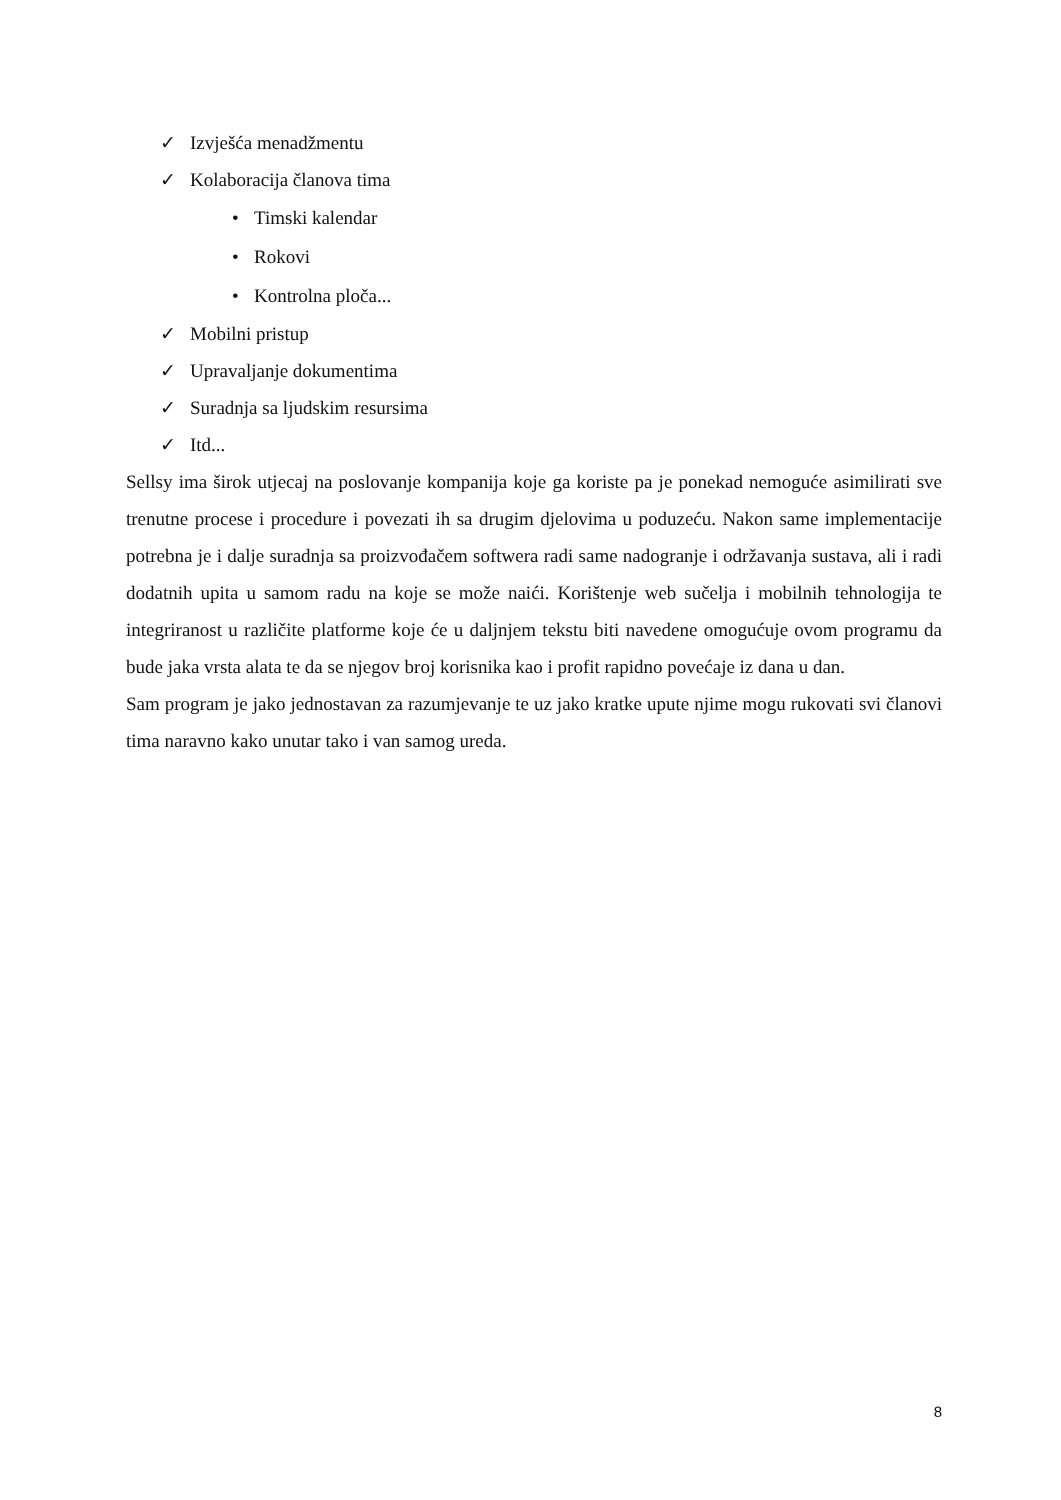✓ Izvješća menadžmentu
✓ Kolaboracija članova tima
• Timski kalendar
• Rokovi
• Kontrolna ploča...
✓ Mobilni pristup
✓ Upravaljanje dokumentima
✓ Suradnja sa ljudskim resursima
✓ Itd...
Sellsy ima širok utjecaj na poslovanje kompanija koje ga koriste pa je ponekad nemoguće asimilirati sve trenutne procese i procedure i povezati ih sa drugim djelovima u poduzeću. Nakon same implementacije potrebna je i dalje suradnja sa proizvođačem softwera radi same nadogranje i održavanja sustava, ali i radi dodatnih upita u samom radu na koje se može naići. Korištenje web sučelja i mobilnih tehnologija te integriranost u različite platforme koje će u daljnjem tekstu biti navedene omogućuje ovom programu da bude jaka vrsta alata te da se njegov broj korisnika kao i profit rapidno povećaje iz dana u dan.
Sam program je jako jednostavan za razumjevanje te uz jako kratke upute njime mogu rukovati svi članovi tima naravno kako unutar tako i van samog ureda.
8